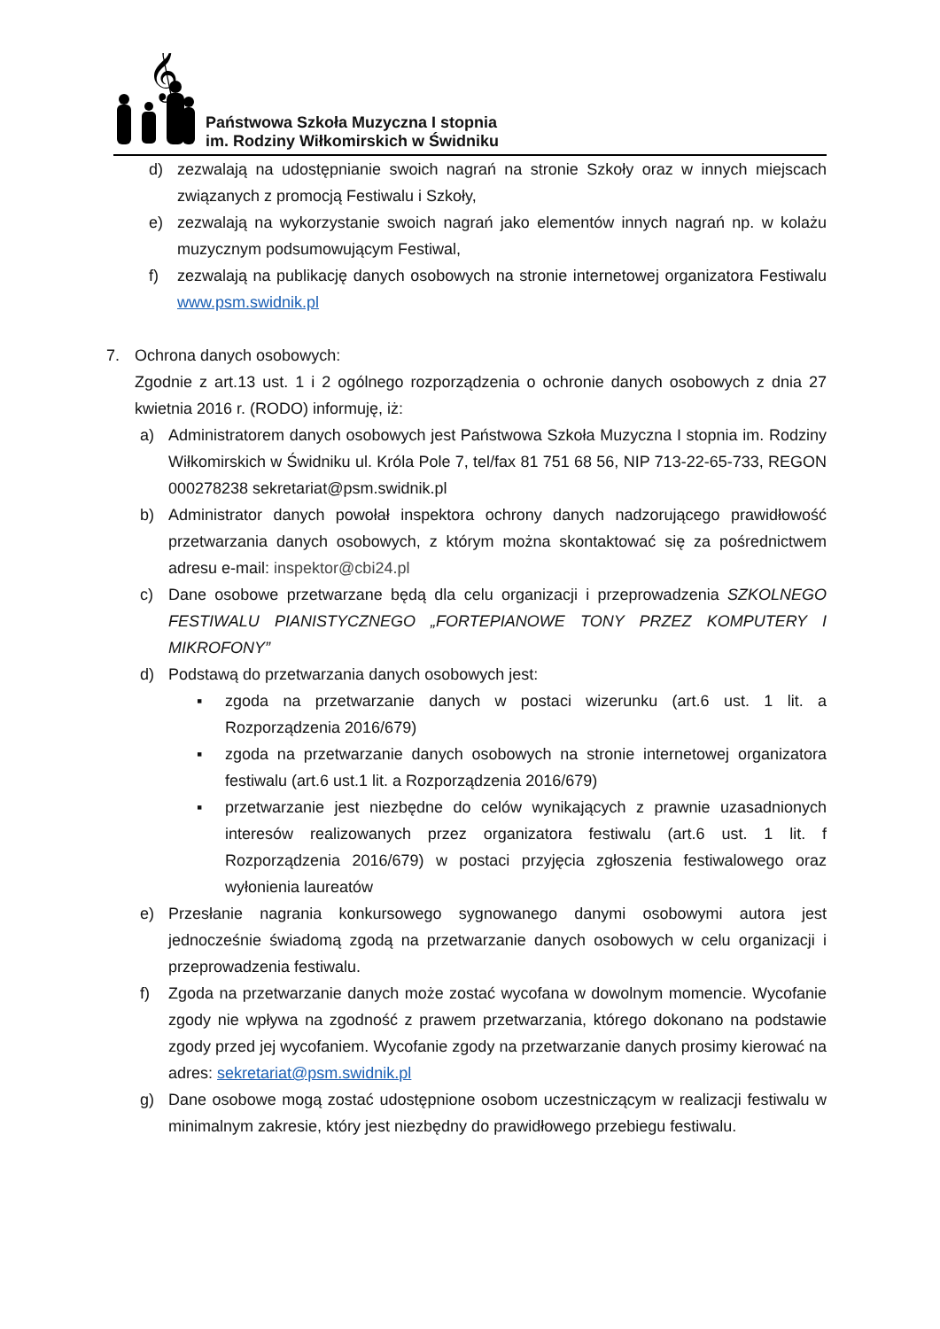𝄞
Państwowa Szkoła Muzyczna I stopnia
im. Rodziny Wiłkomirskich w Świdniku
d) zezwalają na udostępnianie swoich nagrań na stronie Szkoły oraz w innych miejscach związanych z promocją Festiwalu i Szkoły,
e) zezwalają na wykorzystanie swoich nagrań jako elementów innych nagrań np. w kolażu muzycznym podsumowującym Festiwal,
f) zezwalają na publikację danych osobowych na stronie internetowej organizatora Festiwalu www.psm.swidnik.pl
7. Ochrona danych osobowych:
Zgodnie z art.13 ust. 1 i 2 ogólnego rozporządzenia o ochronie danych osobowych z dnia 27 kwietnia 2016 r. (RODO) informuję, iż:
a) Administratorem danych osobowych jest Państwowa Szkoła Muzyczna I stopnia im. Rodziny Wiłkomirskich w Świdniku ul. Króla Pole 7, tel/fax 81 751 68 56, NIP 713-22-65-733, REGON 000278238 sekretariat@psm.swidnik.pl
b) Administrator danych powołał inspektora ochrony danych nadzorującego prawidłowość przetwarzania danych osobowych, z którym można skontaktować się za pośrednictwem adresu e-mail: inspektor@cbi24.pl
c) Dane osobowe przetwarzane będą dla celu organizacji i przeprowadzenia SZKOLNEGO FESTIWALU PIANISTYCZNEGO „FORTEPIANOWE TONY PRZEZ KOMPUTERY I MIKROFONY”
d) Podstawą do przetwarzania danych osobowych jest:
▪ zgoda na przetwarzanie danych w postaci wizerunku (art.6 ust. 1 lit. a Rozporządzenia 2016/679)
▪ zgoda na przetwarzanie danych osobowych na stronie internetowej organizatora festiwalu (art.6 ust.1 lit. a Rozporządzenia 2016/679)
▪ przetwarzanie jest niezbędne do celów wynikających z prawnie uzasadnionych interesów realizowanych przez organizatora festiwalu (art.6 ust. 1 lit. f Rozporządzenia 2016/679) w postaci przyjęcia zgłoszenia festiwalowego oraz wyłonienia laureatów
e) Przesłanie nagrania konkursowego sygnowanego danymi osobowymi autora jest jednocześnie świadomą zgodą na przetwarzanie danych osobowych w celu organizacji i przeprowadzenia festiwalu.
f) Zgoda na przetwarzanie danych może zostać wycofana w dowolnym momencie. Wycofanie zgody nie wpływa na zgodność z prawem przetwarzania, którego dokonano na podstawie zgody przed jej wycofaniem. Wycofanie zgody na przetwarzanie danych prosimy kierować na adres: sekretariat@psm.swidnik.pl
g) Dane osobowe mogą zostać udostępnione osobom uczestniczącym w realizacji festiwalu w minimalnym zakresie, który jest niezbędny do prawidłowego przebiegu festiwalu.